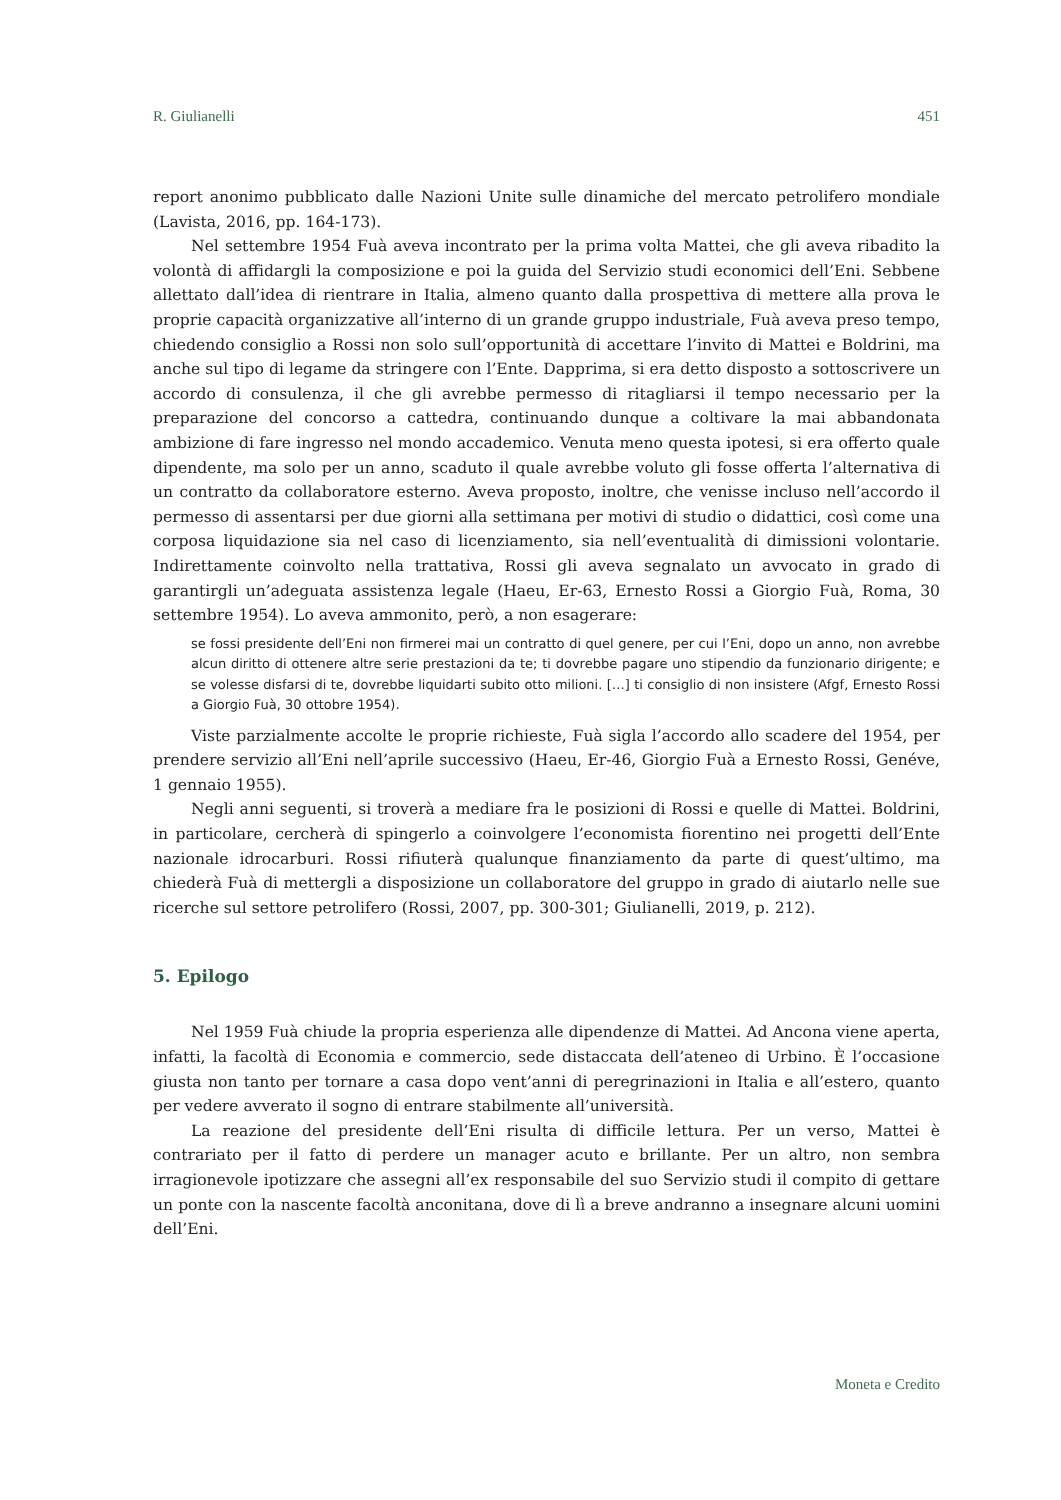R. Giulianelli 451
report anonimo pubblicato dalle Nazioni Unite sulle dinamiche del mercato petrolifero mondiale (Lavista, 2016, pp. 164-173).
Nel settembre 1954 Fuà aveva incontrato per la prima volta Mattei, che gli aveva ribadito la volontà di affidargli la composizione e poi la guida del Servizio studi economici dell’Eni. Sebbene allettato dall’idea di rientrare in Italia, almeno quanto dalla prospettiva di mettere alla prova le proprie capacità organizzative all’interno di un grande gruppo industriale, Fuà aveva preso tempo, chiedendo consiglio a Rossi non solo sull’opportunità di accettare l’invito di Mattei e Boldrini, ma anche sul tipo di legame da stringere con l’Ente. Dapprima, si era detto disposto a sottoscrivere un accordo di consulenza, il che gli avrebbe permesso di ritagliarsi il tempo necessario per la preparazione del concorso a cattedra, continuando dunque a coltivare la mai abbandonata ambizione di fare ingresso nel mondo accademico. Venuta meno questa ipotesi, si era offerto quale dipendente, ma solo per un anno, scaduto il quale avrebbe voluto gli fosse offerta l’alternativa di un contratto da collaboratore esterno. Aveva proposto, inoltre, che venisse incluso nell’accordo il permesso di assentarsi per due giorni alla settimana per motivi di studio o didattici, così come una corposa liquidazione sia nel caso di licenziamento, sia nell’eventualità di dimissioni volontarie. Indirettamente coinvolto nella trattativa, Rossi gli aveva segnalato un avvocato in grado di garantirgli un’adeguata assistenza legale (Haeu, Er-63, Ernesto Rossi a Giorgio Fuà, Roma, 30 settembre 1954). Lo aveva ammonito, però, a non esagerare:
se fossi presidente dell’Eni non firmerei mai un contratto di quel genere, per cui l’Eni, dopo un anno, non avrebbe alcun diritto di ottenere altre serie prestazioni da te; ti dovrebbe pagare uno stipendio da funzionario dirigente; e se volesse disfarsi di te, dovrebbe liquidarti subito otto milioni. […] ti consiglio di non insistere (Afgf, Ernesto Rossi a Giorgio Fuà, 30 ottobre 1954).
Viste parzialmente accolte le proprie richieste, Fuà sigla l’accordo allo scadere del 1954, per prendere servizio all’Eni nell’aprile successivo (Haeu, Er-46, Giorgio Fuà a Ernesto Rossi, Genéve, 1 gennaio 1955).
Negli anni seguenti, si troverà a mediare fra le posizioni di Rossi e quelle di Mattei. Boldrini, in particolare, cercherà di spingerlo a coinvolgere l’economista fiorentino nei progetti dell’Ente nazionale idrocarburi. Rossi rifiuterà qualunque finanziamento da parte di quest’ultimo, ma chiederà Fuà di mettergli a disposizione un collaboratore del gruppo in grado di aiutarlo nelle sue ricerche sul settore petrolifero (Rossi, 2007, pp. 300-301; Giulianelli, 2019, p. 212).
5. Epilogo
Nel 1959 Fuà chiude la propria esperienza alle dipendenze di Mattei. Ad Ancona viene aperta, infatti, la facoltà di Economia e commercio, sede distaccata dell’ateneo di Urbino. È l’occasione giusta non tanto per tornare a casa dopo vent’anni di peregrinazioni in Italia e all’estero, quanto per vedere avverato il sogno di entrare stabilmente all’università.
La reazione del presidente dell’Eni risulta di difficile lettura. Per un verso, Mattei è contrariato per il fatto di perdere un manager acuto e brillante. Per un altro, non sembra irragionevole ipotizzare che assegni all’ex responsabile del suo Servizio studi il compito di gettare un ponte con la nascente facoltà anconitana, dove di lì a breve andranno a insegnare alcuni uomini dell’Eni.
Moneta e Credito